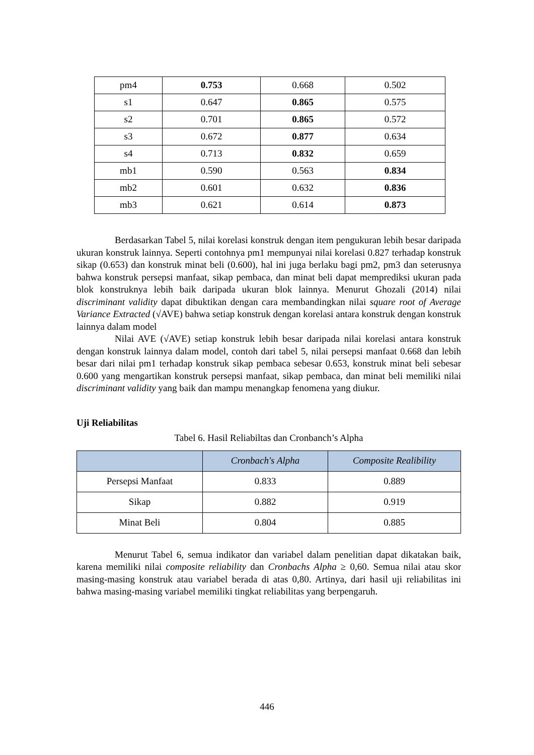| pm4 | 0.753 | 0.668 | 0.502 |
| s1 | 0.647 | 0.865 | 0.575 |
| s2 | 0.701 | 0.865 | 0.572 |
| s3 | 0.672 | 0.877 | 0.634 |
| s4 | 0.713 | 0.832 | 0.659 |
| mb1 | 0.590 | 0.563 | 0.834 |
| mb2 | 0.601 | 0.632 | 0.836 |
| mb3 | 0.621 | 0.614 | 0.873 |
Berdasarkan Tabel 5, nilai korelasi konstruk dengan item pengukuran lebih besar daripada ukuran konstruk lainnya. Seperti contohnya pm1 mempunyai nilai korelasi 0.827 terhadap konstruk sikap (0.653) dan konstruk minat beli (0.600), hal ini juga berlaku bagi pm2, pm3 dan seterusnya bahwa konstruk persepsi manfaat, sikap pembaca, dan minat beli dapat memprediksi ukuran pada blok konstruknya lebih baik daripada ukuran blok lainnya. Menurut Ghozali (2014) nilai discriminant validity dapat dibuktikan dengan cara membandingkan nilai square root of Average Variance Extracted (√AVE) bahwa setiap konstruk dengan korelasi antara konstruk dengan konstruk lainnya dalam model
Nilai AVE (√AVE) setiap konstruk lebih besar daripada nilai korelasi antara konstruk dengan konstruk lainnya dalam model, contoh dari tabel 5, nilai persepsi manfaat 0.668 dan lebih besar dari nilai pm1 terhadap konstruk sikap pembaca sebesar 0.653, konstruk minat beli sebesar 0.600 yang mengartikan konstruk persepsi manfaat, sikap pembaca, dan minat beli memiliki nilai discriminant validity yang baik dan mampu menangkap fenomena yang diukur.
Uji Reliabilitas
Tabel 6. Hasil Reliabiltas dan Cronbanch’s Alpha
| | Cronbach's Alpha | Composite Realibility |
| --- | --- | --- |
| Persepsi Manfaat | 0.833 | 0.889 |
| Sikap | 0.882 | 0.919 |
| Minat Beli | 0.804 | 0.885 |
Menurut Tabel 6, semua indikator dan variabel dalam penelitian dapat dikatakan baik, karena memiliki nilai composite reliability dan Cronbachs Alpha ≥ 0,60. Semua nilai atau skor masing-masing konstruk atau variabel berada di atas 0,80. Artinya, dari hasil uji reliabilitas ini bahwa masing-masing variabel memiliki tingkat reliabilitas yang berpengaruh.
446